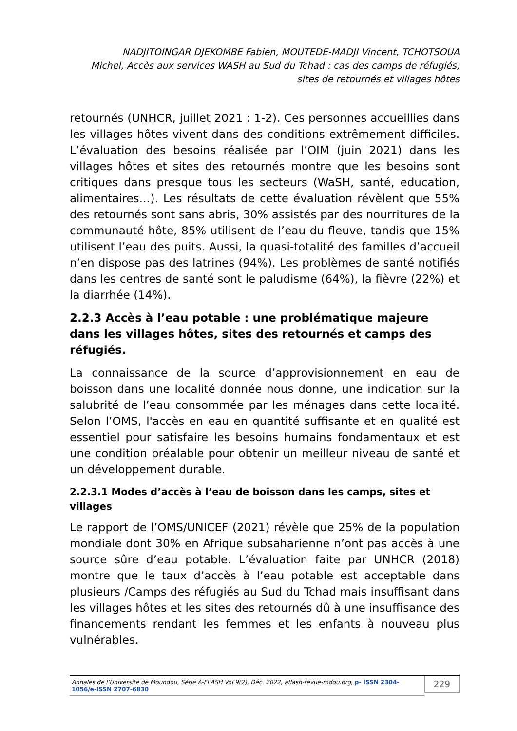NADJITOINGAR DJEKOMBE Fabien, MOUTEDE-MADJI Vincent, TCHOTSOUA
Michel, Accès aux services WASH au Sud du Tchad : cas des camps de réfugiés,
sites de retournés et villages hôtes
retournés (UNHCR, juillet 2021 : 1-2). Ces personnes accueillies dans les villages hôtes vivent dans des conditions extrêmement difficiles. L’évaluation des besoins réalisée par l’OIM (juin 2021) dans les villages hôtes et sites des retournés montre que les besoins sont critiques dans presque tous les secteurs (WaSH, santé, education, alimentaires…). Les résultats de cette évaluation révèlent que 55% des retournés sont sans abris, 30% assistés par des nourritures de la communauté hôte, 85% utilisent de l’eau du fleuve, tandis que 15% utilisent l’eau des puits. Aussi, la quasi-totalité des familles d’accueil n’en dispose pas des latrines (94%). Les problèmes de santé notifiés dans les centres de santé sont le paludisme (64%), la fièvre (22%) et la diarrhée (14%).
2.2.3 Accès à l’eau potable : une problématique majeure dans les villages hôtes, sites des retournés et camps des réfugiés.
La connaissance de la source d’approvisionnement en eau de boisson dans une localité donnée nous donne, une indication sur la salubrité de l’eau consommée par les ménages dans cette localité. Selon l’OMS, l'accès en eau en quantité suffisante et en qualité est essentiel pour satisfaire les besoins humains fondamentaux et est une condition préalable pour obtenir un meilleur niveau de santé et un développement durable.
2.2.3.1 Modes d’accès à l’eau de boisson dans les camps, sites et villages
Le rapport de l’OMS/UNICEF (2021) révèle que 25% de la population mondiale dont 30% en Afrique subsaharienne n’ont pas accès à une source sûre d’eau potable. L’évaluation faite par UNHCR (2018) montre que le taux d’accès à l’eau potable est acceptable dans plusieurs /Camps des réfugiés au Sud du Tchad mais insuffisant dans les villages hôtes et les sites des retournés dû à une insuffisance des financements rendant les femmes et les enfants à nouveau plus vulnérables.
Annales de l’Université de Moundou, Série A-FLASH Vol.9(2), Déc. 2022, aflash-revue-mdou.org, p- ISSN 2304-1056/e-ISSN 2707-6830 229